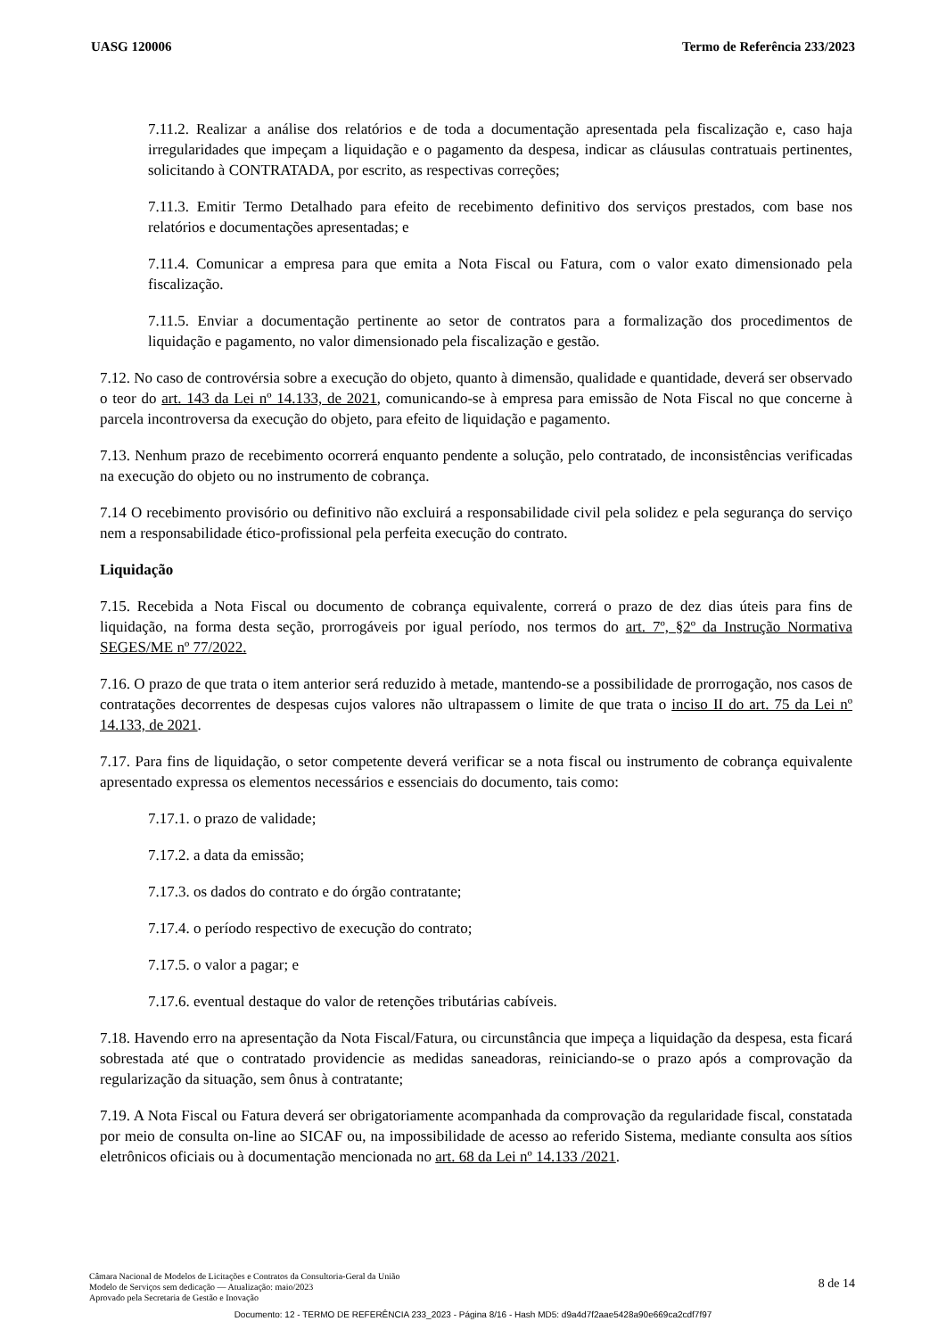UASG 120006 Termo de Referência 233/2023
7.11.2. Realizar a análise dos relatórios e de toda a documentação apresentada pela fiscalização e, caso haja irregularidades que impeçam a liquidação e o pagamento da despesa, indicar as cláusulas contratuais pertinentes, solicitando à CONTRATADA, por escrito, as respectivas correções;
7.11.3. Emitir Termo Detalhado para efeito de recebimento definitivo dos serviços prestados, com base nos relatórios e documentações apresentadas; e
7.11.4. Comunicar a empresa para que emita a Nota Fiscal ou Fatura, com o valor exato dimensionado pela fiscalização.
7.11.5. Enviar a documentação pertinente ao setor de contratos para a formalização dos procedimentos de liquidação e pagamento, no valor dimensionado pela fiscalização e gestão.
7.12. No caso de controvérsia sobre a execução do objeto, quanto à dimensão, qualidade e quantidade, deverá ser observado o teor do art. 143 da Lei nº 14.133, de 2021, comunicando-se à empresa para emissão de Nota Fiscal no que concerne à parcela incontroversa da execução do objeto, para efeito de liquidação e pagamento.
7.13. Nenhum prazo de recebimento ocorrerá enquanto pendente a solução, pelo contratado, de inconsistências verificadas na execução do objeto ou no instrumento de cobrança.
7.14 O recebimento provisório ou definitivo não excluirá a responsabilidade civil pela solidez e pela segurança do serviço nem a responsabilidade ético-profissional pela perfeita execução do contrato.
Liquidação
7.15. Recebida a Nota Fiscal ou documento de cobrança equivalente, correrá o prazo de dez dias úteis para fins de liquidação, na forma desta seção, prorrogáveis por igual período, nos termos do art. 7º, §2º da Instrução Normativa SEGES/ME nº 77/2022.
7.16. O prazo de que trata o item anterior será reduzido à metade, mantendo-se a possibilidade de prorrogação, nos casos de contratações decorrentes de despesas cujos valores não ultrapassem o limite de que trata o inciso II do art. 75 da Lei nº 14.133, de 2021.
7.17. Para fins de liquidação, o setor competente deverá verificar se a nota fiscal ou instrumento de cobrança equivalente apresentado expressa os elementos necessários e essenciais do documento, tais como:
7.17.1. o prazo de validade;
7.17.2. a data da emissão;
7.17.3. os dados do contrato e do órgão contratante;
7.17.4. o período respectivo de execução do contrato;
7.17.5. o valor a pagar; e
7.17.6. eventual destaque do valor de retenções tributárias cabíveis.
7.18. Havendo erro na apresentação da Nota Fiscal/Fatura, ou circunstância que impeça a liquidação da despesa, esta ficará sobrestada até que o contratado providencie as medidas saneadoras, reiniciando-se o prazo após a comprovação da regularização da situação, sem ônus à contratante;
7.19. A Nota Fiscal ou Fatura deverá ser obrigatoriamente acompanhada da comprovação da regularidade fiscal, constatada por meio de consulta on-line ao SICAF ou, na impossibilidade de acesso ao referido Sistema, mediante consulta aos sítios eletrônicos oficiais ou à documentação mencionada no art. 68 da Lei nº 14.133 /2021.
Câmara Nacional de Modelos de Licitações e Contratos da Consultoria-Geral da União
Modelo de Serviços sem dedicação — Atualização: maio/2023
Aprovado pela Secretaria de Gestão e Inovação
8 de 14
Documento: 12 - TERMO DE REFERÊNCIA 233_2023 - Página 8/16 - Hash MD5: d9a4d7f2aae5428a90e669ca2cdf7f97